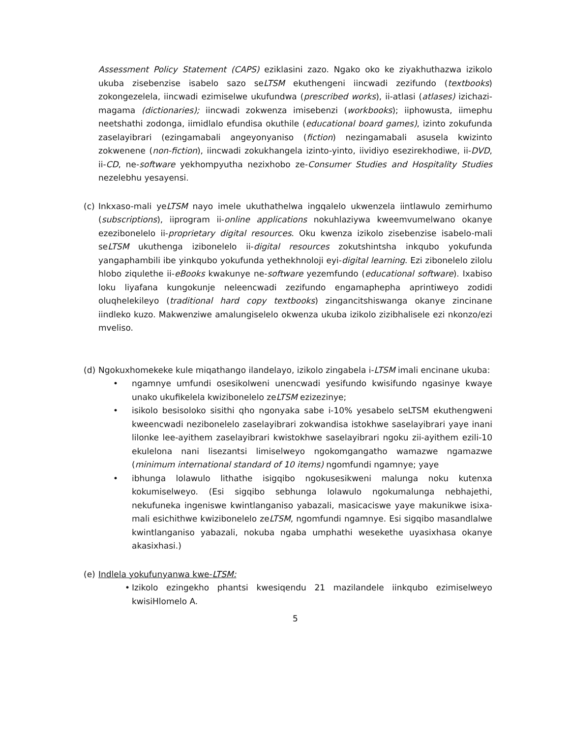Assessment Policy Statement (CAPS) eziklasini zazo. Ngako oko ke ziyakhuthazwa izikolo ukuba zisebenzise isabelo sazo seLTSM ekuthengeni iincwadi zezifundo (textbooks) zokongezelela, iincwadi ezimiselwe ukufundwa (prescribed works), ii-atlasi (atlases) izichazi-magama (dictionaries); iincwadi zokwenza imisebenzi (workbooks); iiphowusta, iimephu neetshathi zodonga, iimidlalo efundisa okuthile (educational board games), izinto zokufunda zaselayibrari (ezingamabali angeyonyaniso (fiction) nezingamabali asusela kwizinto zokwenene (non-fiction), iincwadi zokukhangela izinto-yinto, iividiyo esezirekhodiwe, ii-DVD, ii-CD, ne-software yekhompyutha nezixhobo ze-Consumer Studies and Hospitality Studies nezelebhu yesayensi.
(c)
Inkxaso-mali yeLTSM nayo imele ukuthathelwa ingqalelo ukwenzela iintlawulo zemirhumo (subscriptions), iiprogram ii-online applications nokuhlaziywa kweemvumelwano okanye ezezibonelelo ii-proprietary digital resources. Oku kwenza izikolo zisebenzise isabelo-mali seLTSM ukuthenga izibonelelo ii-digital resources zokutshintsha inkqubo yokufunda yangaphambili ibe yinkqubo yokufunda yethekhnoloji eyi-digital learning. Ezi zibonelelo zilolu hlobo ziqulethe ii-eBooks kwakunye ne-software yezemfundo (educational software). Ixabiso loku liyafana kungokunje neleencwadi zezifundo engamaphepha aprintiweyo zodidi oluqhelekileyo (traditional hard copy textbooks) zingancitshiswanga okanye zincinane iindleko kuzo. Makwenziwe amalungiselelo okwenza ukuba izikolo zizibhalisele ezi nkonzo/ezi mveliso.
(d)
Ngokuxhomekeke kule miqathango ilandelayo, izikolo zingabela i-LTSM imali encinane ukuba:
• ngamnye umfundi osesikolweni unencwadi yesifundo kwisifundo ngasinye kwaye unako ukufikelela kwizibonelelo zeLTSM ezizezinye;
• isikolo besisoloko sisithi qho ngonyaka sabe i-10% yesabelo seLTSM ekuthengweni kweencwadi nezibonelelo zaselayibrari zokwandisa istokhwe saselayibrari yaye inani lilonke lee-ayithem zaselayibrari kwistokhwe saselayibrari ngoku zii-ayithem ezili-10 ekulelona nani lisezantsi limiselweyo ngokomgangatho wamazwe ngamazwe (minimum international standard of 10 items) ngomfundi ngamnye; yaye
• ibhunga lolawulo lithathe isigqibo ngokusesikweni malunga noku kutenxa kokumiselweyo. (Esi sigqibo sebhunga lolawulo ngokumalunga nebhajethi, nekufuneka ingeniswe kwintlanganiso yabazali, masicaciswe yaye makunikwe isixa-mali esichithwe kwizibonelelo zeLTSM, ngomfundi ngamnye. Esi sigqibo masandlalwe kwintlanganiso yabazali, nokuba ngaba umphathi wesekethe uyasixhasa okanye akasixhasi.)
(e)
Indlela yokufunyanwa kwe-LTSM:
• Izikolo ezingekho phantsi kwesiqendu 21 mazilandele iinkqubo ezimiselweyo kwisiHlomelo A.
5